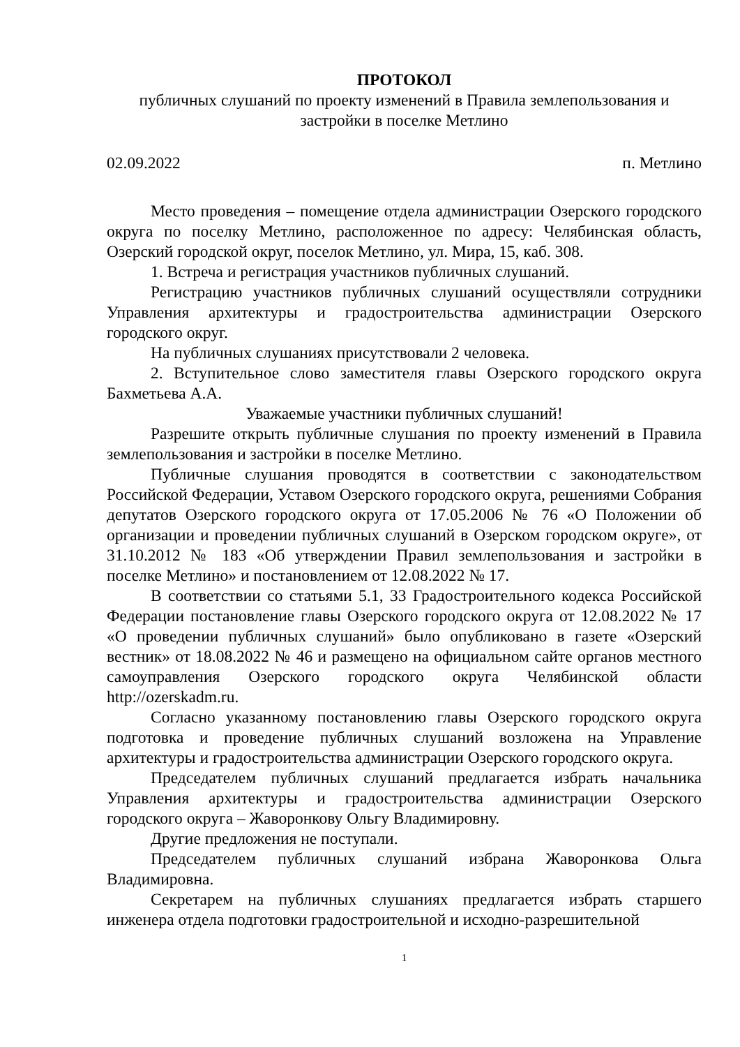ПРОТОКОЛ
публичных слушаний по проекту изменений в Правила землепользования и застройки в поселке Метлино
02.09.2022 п. Метлино
Место проведения – помещение отдела администрации Озерского городского округа по поселку Метлино, расположенное по адресу: Челябинская область, Озерский городской округ, поселок Метлино, ул. Мира, 15, каб. 308.
1. Встреча и регистрация участников публичных слушаний.
Регистрацию участников публичных слушаний осуществляли сотрудники Управления архитектуры и градостроительства администрации Озерского городского округ.
На публичных слушаниях присутствовали 2 человека.
2. Вступительное слово заместителя главы Озерского городского округа Бахметьева А.А.
Уважаемые участники публичных слушаний!
Разрешите открыть публичные слушания по проекту изменений в Правила землепользования и застройки в поселке Метлино.
Публичные слушания проводятся в соответствии с законодательством Российской Федерации, Уставом Озерского городского округа, решениями Собрания депутатов Озерского городского округа от 17.05.2006 № 76 «О Положении об организации и проведении публичных слушаний в Озерском городском округе», от 31.10.2012 № 183 «Об утверждении Правил землепользования и застройки в поселке Метлино» и постановлением от 12.08.2022 № 17.
В соответствии со статьями 5.1, 33 Градостроительного кодекса Российской Федерации постановление главы Озерского городского округа от 12.08.2022 № 17 «О проведении публичных слушаний» было опубликовано в газете «Озерский вестник» от 18.08.2022 № 46 и размещено на официальном сайте органов местного самоуправления Озерского городского округа Челябинской области http://ozerskadm.ru.
Согласно указанному постановлению главы Озерского городского округа подготовка и проведение публичных слушаний возложена на Управление архитектуры и градостроительства администрации Озерского городского округа.
Председателем публичных слушаний предлагается избрать начальника Управления архитектуры и градостроительства администрации Озерского городского округа – Жаворонкову Ольгу Владимировну.
Другие предложения не поступали.
Председателем публичных слушаний избрана Жаворонкова Ольга Владимировна.
Секретарем на публичных слушаниях предлагается избрать старшего инженера отдела подготовки градостроительной и исходно-разрешительной
1